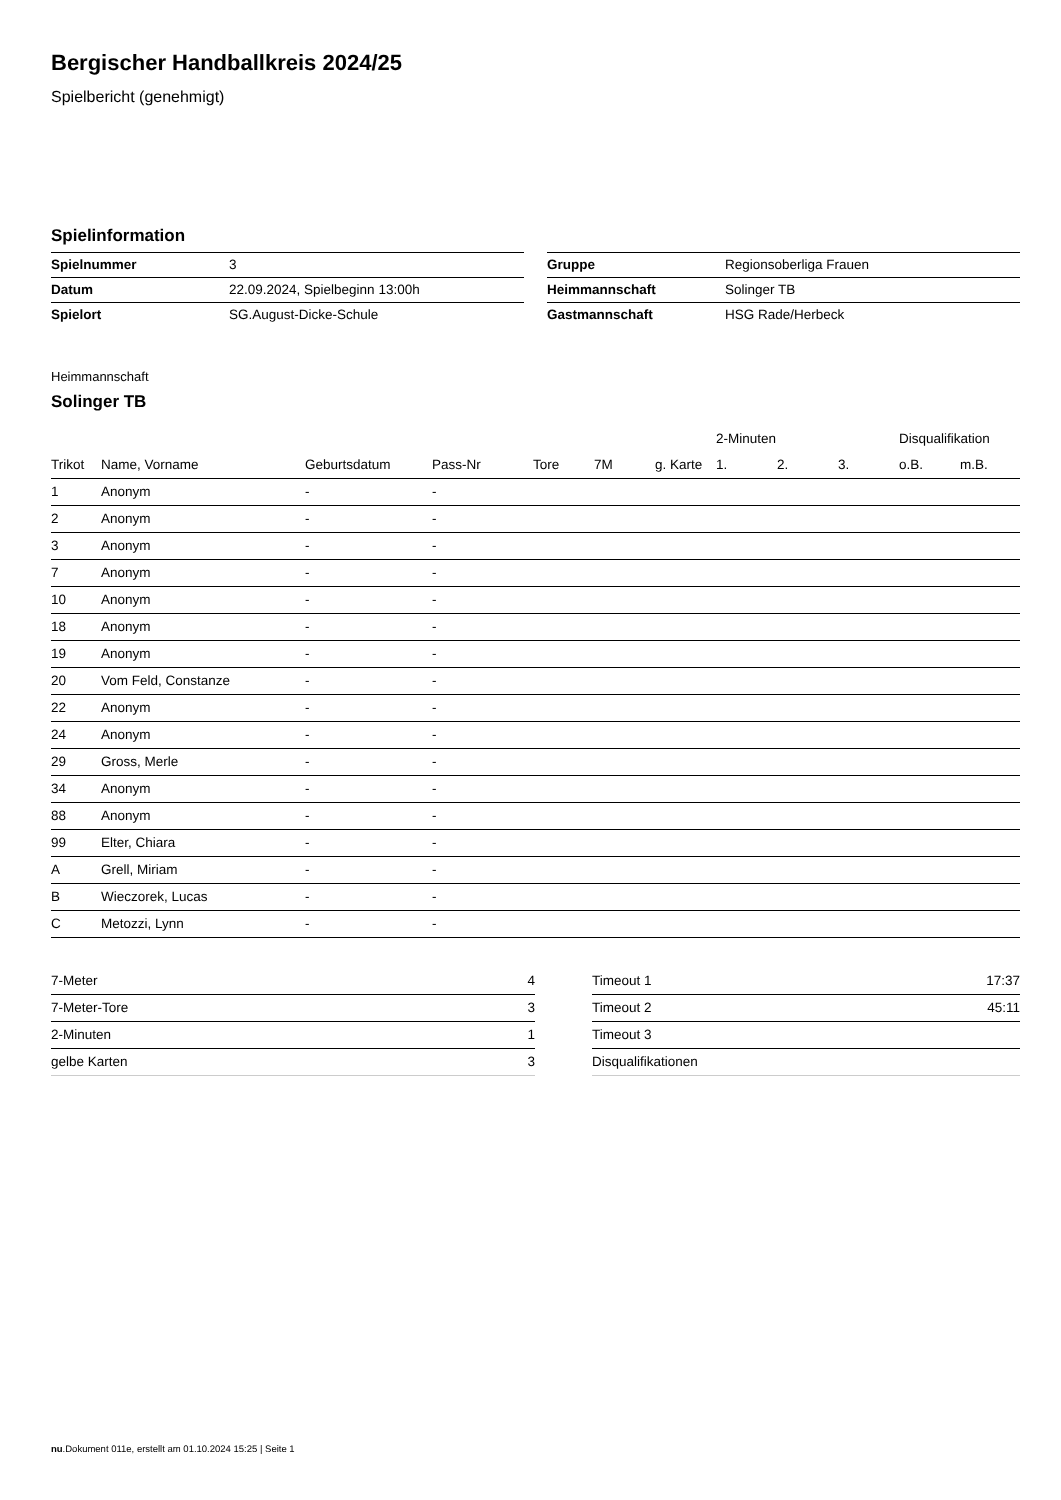Bergischer Handballkreis 2024/25
Spielbericht (genehmigt)
Spielinformation
| Spielnummer | 3 |
| Datum | 22.09.2024, Spielbeginn 13:00h |
| Spielort | SG.August-Dicke-Schule |
| Gruppe | Regionsoberliga Frauen |
| Heimmannschaft | Solinger TB |
| Gastmannschaft | HSG Rade/Herbeck |
Heimmannschaft
Solinger TB
| | | | | | | | 2-Minuten | | | Disqualifikation | |
| --- | --- | --- | --- | --- | --- | --- | --- | --- | --- | --- | --- |
| Trikot | Name, Vorname | Geburtsdatum | Pass-Nr | Tore | 7M | g. Karte | 1. | 2. | 3. | o.B. | m.B. |
| 1 | Anonym | - | - | | | | | | | | |
| 2 | Anonym | - | - | | | | | | | | |
| 3 | Anonym | - | - | | | | | | | | |
| 7 | Anonym | - | - | | | | | | | | |
| 10 | Anonym | - | - | | | | | | | | |
| 18 | Anonym | - | - | | | | | | | | |
| 19 | Anonym | - | - | | | | | | | | |
| 20 | Vom Feld, Constanze | - | - | | | | | | | | |
| 22 | Anonym | - | - | | | | | | | | |
| 24 | Anonym | - | - | | | | | | | | |
| 29 | Gross, Merle | - | - | | | | | | | | |
| 34 | Anonym | - | - | | | | | | | | |
| 88 | Anonym | - | - | | | | | | | | |
| 99 | Elter, Chiara | - | - | | | | | | | | |
| A | Grell, Miriam | - | - | | | | | | | | |
| B | Wieczorek, Lucas | - | - | | | | | | | | |
| C | Metozzi, Lynn | - | - | | | | | | | | |
| 7-Meter | 4 |
| 7-Meter-Tore | 3 |
| 2-Minuten | 1 |
| gelbe Karten | 3 |
| Timeout 1 | 17:37 |
| Timeout 2 | 45:11 |
| Timeout 3 | |
| Disqualifikationen | |
nu.Dokument 011e, erstellt am 01.10.2024 15:25 | Seite 1